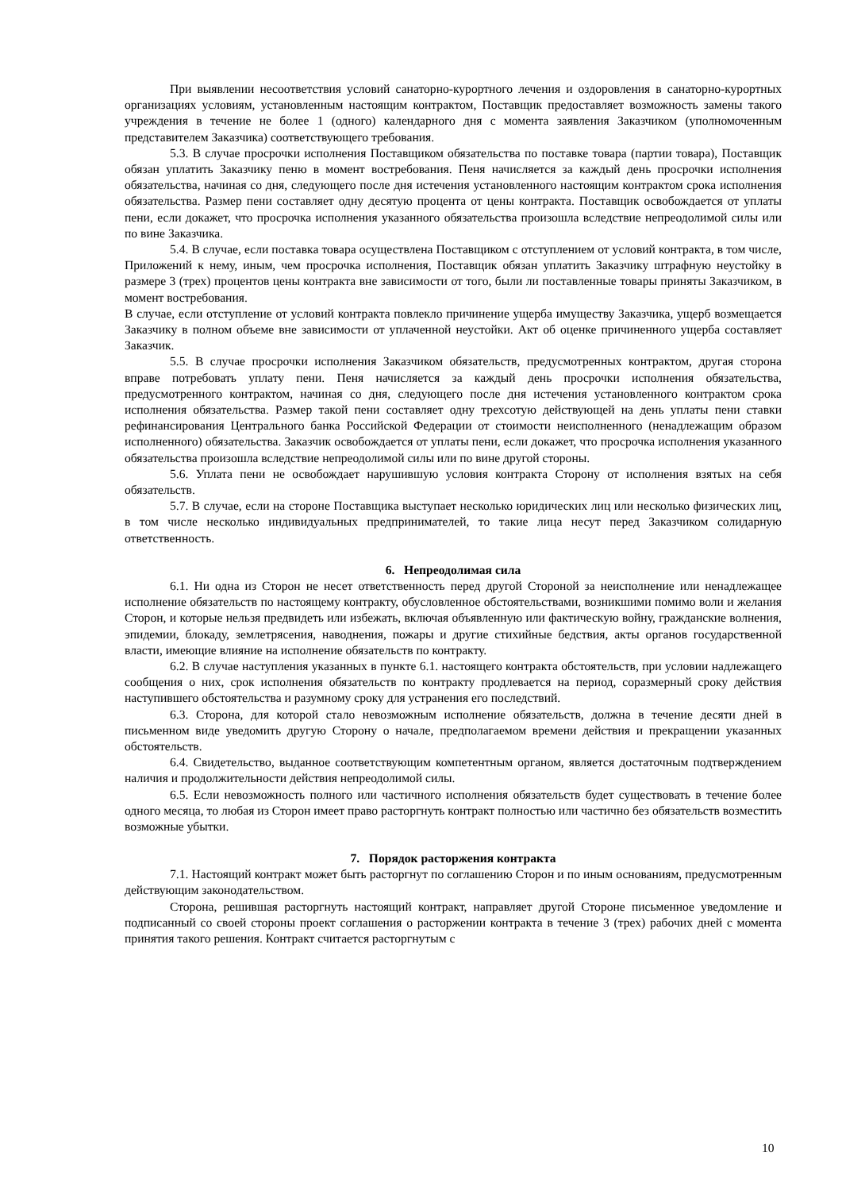При выявлении несоответствия условий санаторно-курортного лечения и оздоровления в санаторно-курортных организациях условиям, установленным настоящим контрактом, Поставщик предоставляет возможность замены такого учреждения в течение не более 1 (одного) календарного дня с момента заявления Заказчиком (уполномоченным представителем Заказчика) соответствующего требования.
5.3. В случае просрочки исполнения Поставщиком обязательства по поставке товара (партии товара), Поставщик обязан уплатить Заказчику пеню в момент востребования. Пеня начисляется за каждый день просрочки исполнения обязательства, начиная со дня, следующего после дня истечения установленного настоящим контрактом срока исполнения обязательства. Размер пени составляет одну десятую процента от цены контракта. Поставщик освобождается от уплаты пени, если докажет, что просрочка исполнения указанного обязательства произошла вследствие непреодолимой силы или по вине Заказчика.
5.4. В случае, если поставка товара осуществлена Поставщиком с отступлением от условий контракта, в том числе, Приложений к нему, иным, чем просрочка исполнения, Поставщик обязан уплатить Заказчику штрафную неустойку в размере 3 (трех) процентов цены контракта вне зависимости от того, были ли поставленные товары приняты Заказчиком, в момент востребования.
В случае, если отступление от условий контракта повлекло причинение ущерба имуществу Заказчика, ущерб возмещается Заказчику в полном объеме вне зависимости от уплаченной неустойки. Акт об оценке причиненного ущерба составляет Заказчик.
5.5. В случае просрочки исполнения Заказчиком обязательств, предусмотренных контрактом, другая сторона вправе потребовать уплату пени. Пеня начисляется за каждый день просрочки исполнения обязательства, предусмотренного контрактом, начиная со дня, следующего после дня истечения установленного контрактом срока исполнения обязательства. Размер такой пени составляет одну трехсотую действующей на день уплаты пени ставки рефинансирования Центрального банка Российской Федерации от стоимости неисполненного (ненадлежащим образом исполненного) обязательства. Заказчик освобождается от уплаты пени, если докажет, что просрочка исполнения указанного обязательства произошла вследствие непреодолимой силы или по вине другой стороны.
5.6. Уплата пени не освобождает нарушившую условия контракта Сторону от исполнения взятых на себя обязательств.
5.7. В случае, если на стороне Поставщика выступает несколько юридических лиц или несколько физических лиц, в том числе несколько индивидуальных предпринимателей, то такие лица несут перед Заказчиком солидарную ответственность.
6. Непреодолимая сила
6.1. Ни одна из Сторон не несет ответственность перед другой Стороной за неисполнение или ненадлежащее исполнение обязательств по настоящему контракту, обусловленное обстоятельствами, возникшими помимо воли и желания Сторон, и которые нельзя предвидеть или избежать, включая объявленную или фактическую войну, гражданские волнения, эпидемии, блокаду, землетрясения, наводнения, пожары и другие стихийные бедствия, акты органов государственной власти, имеющие влияние на исполнение обязательств по контракту.
6.2. В случае наступления указанных в пункте 6.1. настоящего контракта обстоятельств, при условии надлежащего сообщения о них, срок исполнения обязательств по контракту продлевается на период, соразмерный сроку действия наступившего обстоятельства и разумному сроку для устранения его последствий.
6.3. Сторона, для которой стало невозможным исполнение обязательств, должна в течение десяти дней в письменном виде уведомить другую Сторону о начале, предполагаемом времени действия и прекращении указанных обстоятельств.
6.4. Свидетельство, выданное соответствующим компетентным органом, является достаточным подтверждением наличия и продолжительности действия непреодолимой силы.
6.5. Если невозможность полного или частичного исполнения обязательств будет существовать в течение более одного месяца, то любая из Сторон имеет право расторгнуть контракт полностью или частично без обязательств возместить возможные убытки.
7. Порядок расторжения контракта
7.1. Настоящий контракт может быть расторгнут по соглашению Сторон и по иным основаниям, предусмотренным действующим законодательством.
Сторона, решившая расторгнуть настоящий контракт, направляет другой Стороне письменное уведомление и подписанный со своей стороны проект соглашения о расторжении контракта в течение 3 (трех) рабочих дней с момента принятия такого решения. Контракт считается расторгнутым с
10